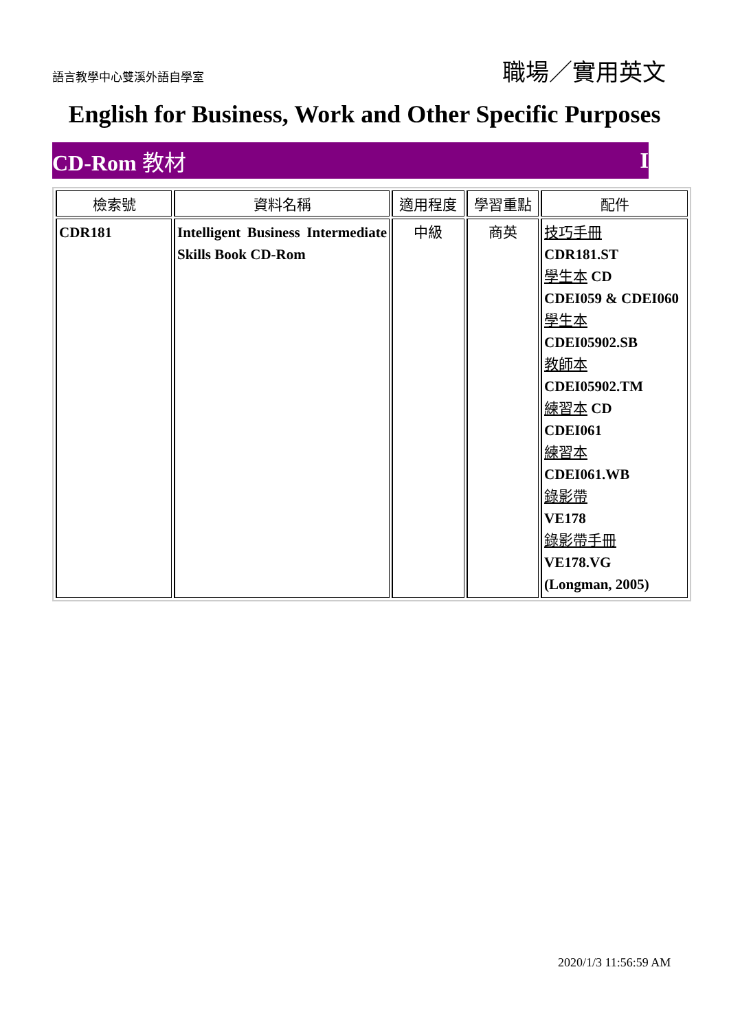語言教學中心雙溪外語自學室 職場／實用英文
English for Business, Work and Other Specific Purposes
CD-Rom 教材 I
| 檢索號 | 資料名稱 | 適用程度 | 學習重點 | 配件 |
| --- | --- | --- | --- | --- |
| CDR181 | Intelligent Business Intermediate Skills Book CD-Rom | 中級 | 商英 | 技巧手冊 CDR181.ST 學生本 CD CDEI059 & CDEI060 學生本 CDEI05902.SB 教師本 CDEI05902.TM 練習本 CD CDEI061 練習本 CDEI061.WB 錄影帶 VE178 錄影帶手冊 VE178.VG (Longman, 2005) |
2020/1/3 11:56:59 AM